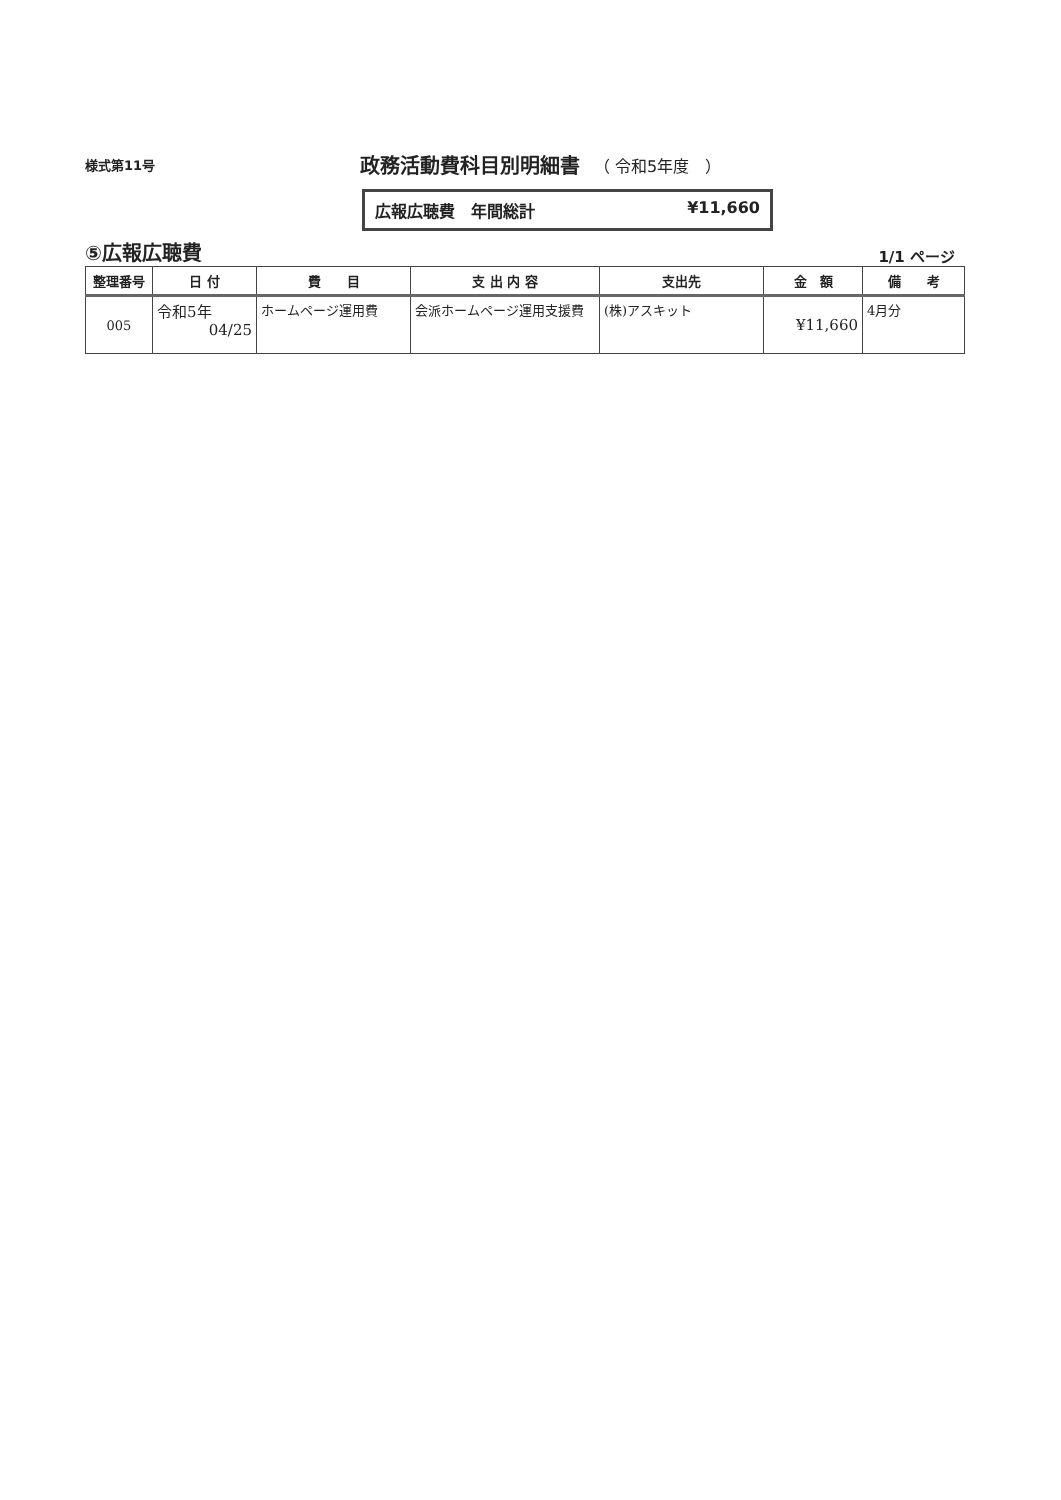様式第11号
政務活動費科目別明細書
（ 令和5年度　）
広報広聴費　年間総計 ¥11,660
⑤広報広聴費
1/1 ページ
| 整理番号 | 日 付 | 費 目 | 支 出 内 容 | 支出先 | 金 額 | 備 考 |
| --- | --- | --- | --- | --- | --- | --- |
| 005 | 令和5年 04/25 | ホームページ運用費 | 会派ホームページ運用支援費 | (株)アスキット | ¥11,660 | 4月分 |